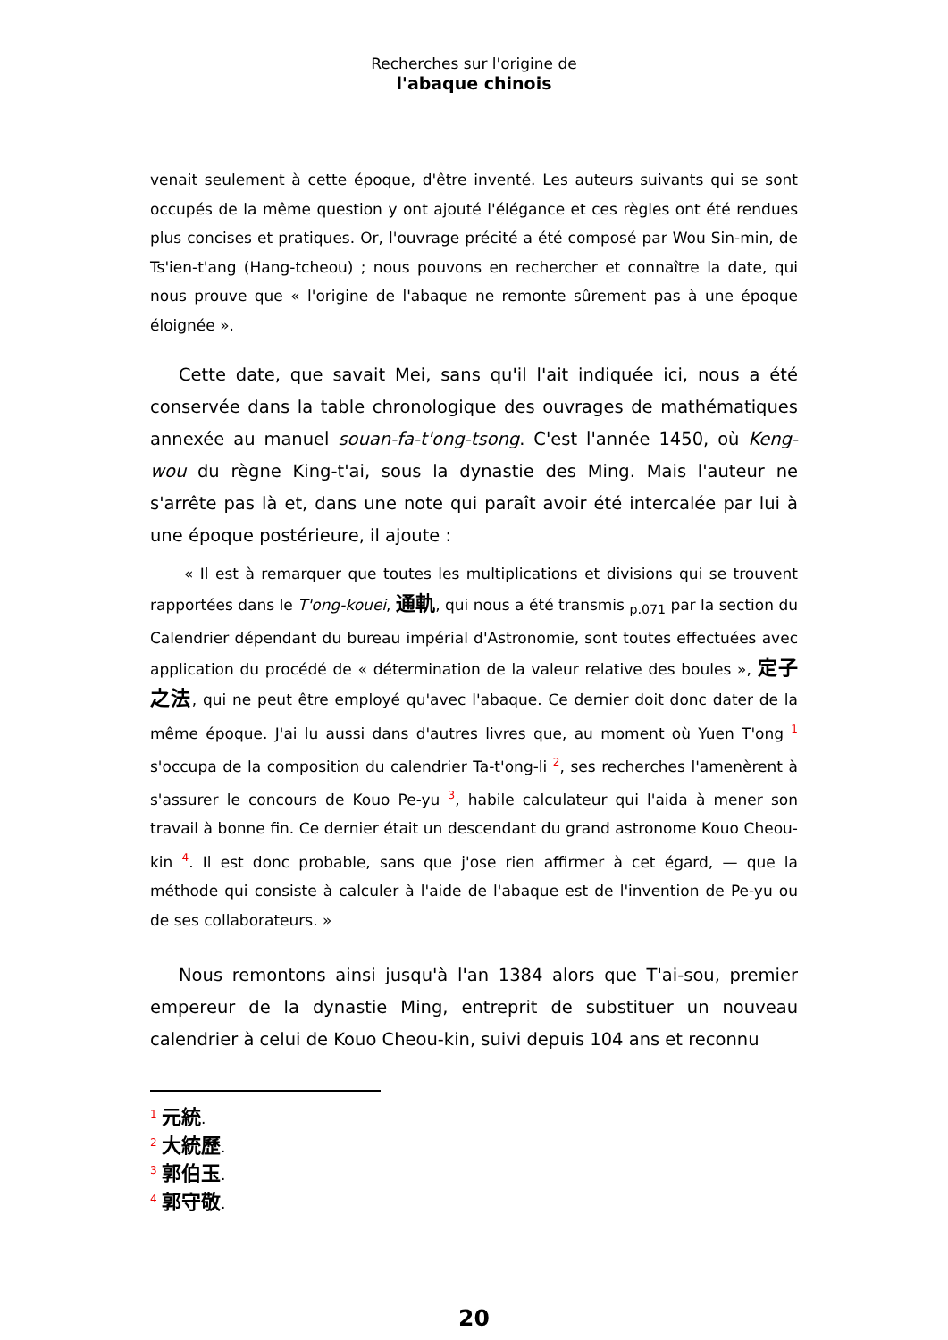Recherches sur l'origine de
l'abaque chinois
venait seulement à cette époque, d'être inventé. Les auteurs suivants qui se sont occupés de la même question y ont ajouté l'élégance et ces règles ont été rendues plus concises et pratiques. Or, l'ouvrage précité a été composé par Wou Sin-min, de Ts'ien-t'ang (Hang-tcheou) ; nous pouvons en rechercher et connaître la date, qui nous prouve que « l'origine de l'abaque ne remonte sûrement pas à une époque éloignée ».
Cette date, que savait Mei, sans qu'il l'ait indiquée ici, nous a été conservée dans la table chronologique des ouvrages de mathématiques annexée au manuel souan-fa-t'ong-tsong. C'est l'année 1450, où Keng-wou du règne King-t'ai, sous la dynastie des Ming. Mais l'auteur ne s'arrête pas là et, dans une note qui paraît avoir été intercalée par lui à une époque postérieure, il ajoute :
« Il est à remarquer que toutes les multiplications et divisions qui se trouvent rapportées dans le T'ong-kouei, 通軌, qui nous a été transmis <sub>p.071</sub> par la section du Calendrier dépendant du bureau impérial d'Astronomie, sont toutes effectuées avec application du procédé de « détermination de la valeur relative des boules », 定子之法, qui ne peut être employé qu'avec l'abaque. Ce dernier doit donc dater de la même époque. J'ai lu aussi dans d'autres livres que, au moment où Yuen T'ong <sup>1</sup> s'occupa de la composition du calendrier Ta-t'ong-li <sup>2</sup>, ses recherches l'amenèrent à s'assurer le concours de Kouo Pe-yu <sup>3</sup>, habile calculateur qui l'aida à mener son travail à bonne fin. Ce dernier était un descendant du grand astronome Kouo Cheou-kin <sup>4</sup>. Il est donc probable, sans que j'ose rien affirmer à cet égard, — que la méthode qui consiste à calculer à l'aide de l'abaque est de l'invention de Pe-yu ou de ses collaborateurs. »
Nous remontons ainsi jusqu'à l'an 1384 alors que T'ai-sou, premier empereur de la dynastie Ming, entreprit de substituer un nouveau calendrier à celui de Kouo Cheou-kin, suivi depuis 104 ans et reconnu
<sup>1</sup> 元統.
<sup>2</sup> 大統歷.
<sup>3</sup> 郭伯玉.
<sup>4</sup> 郭守敬.
20